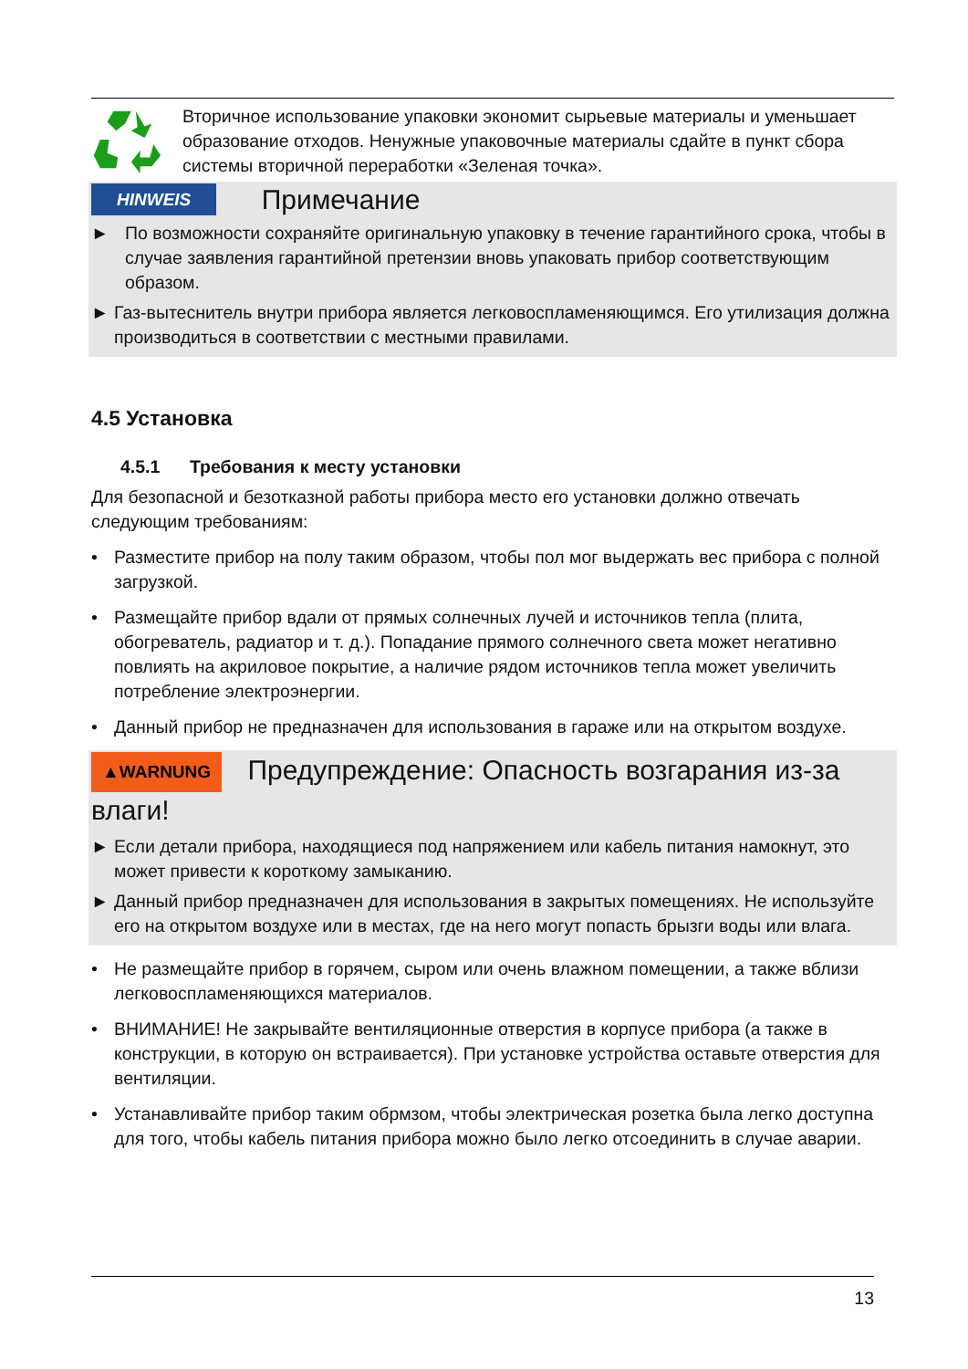Вторичное использование упаковки экономит сырьевые материалы и уменьшает образование отходов. Ненужные упаковочные материалы сдайте в пункт сбора системы вторичной переработки «Зеленая точка».
HINWEIS Примечание
► По возможности сохраняйте оригинальную упаковку в течение гарантийного срока, чтобы в случае заявления гарантийной претензии вновь упаковать прибор соответствующим образом.
► Газ-вытеснитель внутри прибора является легковоспламеняющимся. Его утилизация должна производиться в соответствии с местными правилами.
4.5 Установка
4.5.1 Требования к месту установки
Для безопасной и безотказной работы прибора место его установки должно отвечать следующим требованиям:
• Разместите прибор на полу таким образом, чтобы пол мог выдержать вес прибора с полной загрузкой.
• Размещайте прибор вдали от прямых солнечных лучей и источников тепла (плита, обогреватель, радиатор и т. д.). Попадание прямого солнечного света может негативно повлиять на акриловое покрытие, а наличие рядом источников тепла может увеличить потребление электроэнергии.
• Данный прибор не предназначен для использования в гараже или на открытом воздухе.
▲WARNUNG Предупреждение: Опасность возгарания из-за влаги!
► Если детали прибора, находящиеся под напряжением или кабель питания намокнут, это может привести к короткому замыканию.
► Данный прибор предназначен для использования в закрытых помещениях. Не используйте его на открытом воздухе или в местах, где на него могут попасть брызги воды или влага.
• Не размещайте прибор в горячем, сыром или очень влажном помещении, а также вблизи легковоспламеняющихся материалов.
• ВНИМАНИЕ! Не закрывайте вентиляционные отверстия в корпусе прибора (а также в конструкции, в которую он встраивается). При установке устройства оставьте отверстия для вентиляции.
• Устанавливайте прибор таким обрмзом, чтобы электрическая розетка была легко доступна для того, чтобы кабель питания прибора можно было легко отсоединить в случае аварии.
13